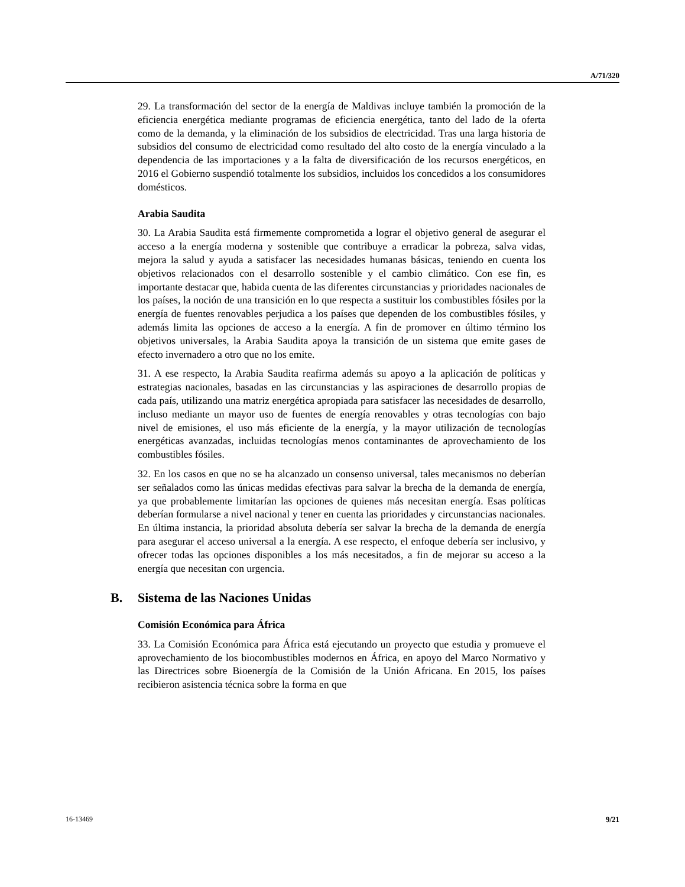A/71/320
29. La transformación del sector de la energía de Maldivas incluye también la promoción de la eficiencia energética mediante programas de eficiencia energética, tanto del lado de la oferta como de la demanda, y la eliminación de los subsidios de electricidad. Tras una larga historia de subsidios del consumo de electricidad como resultado del alto costo de la energía vinculado a la dependencia de las importaciones y a la falta de diversificación de los recursos energéticos, en 2016 el Gobierno suspendió totalmente los subsidios, incluidos los concedidos a los consumidores domésticos.
Arabia Saudita
30. La Arabia Saudita está firmemente comprometida a lograr el objetivo general de asegurar el acceso a la energía moderna y sostenible que contribuye a erradicar la pobreza, salva vidas, mejora la salud y ayuda a satisfacer las necesidades humanas básicas, teniendo en cuenta los objetivos relacionados con el desarrollo sostenible y el cambio climático. Con ese fin, es importante destacar que, habida cuenta de las diferentes circunstancias y prioridades nacionales de los países, la noción de una transición en lo que respecta a sustituir los combustibles fósiles por la energía de fuentes renovables perjudica a los países que dependen de los combustibles fósiles, y además limita las opciones de acceso a la energía. A fin de promover en último término los objetivos universales, la Arabia Saudita apoya la transición de un sistema que emite gases de efecto invernadero a otro que no los emite.
31. A ese respecto, la Arabia Saudita reafirma además su apoyo a la aplicación de políticas y estrategias nacionales, basadas en las circunstancias y las aspiraciones de desarrollo propias de cada país, utilizando una matriz energética apropiada para satisfacer las necesidades de desarrollo, incluso mediante un mayor uso de fuentes de energía renovables y otras tecnologías con bajo nivel de emisiones, el uso más eficiente de la energía, y la mayor utilización de tecnologías energéticas avanzadas, incluidas tecnologías menos contaminantes de aprovechamiento de los combustibles fósiles.
32. En los casos en que no se ha alcanzado un consenso universal, tales mecanismos no deberían ser señalados como las únicas medidas efectivas para salvar la brecha de la demanda de energía, ya que probablemente limitarían las opciones de quienes más necesitan energía. Esas políticas deberían formularse a nivel nacional y tener en cuenta las prioridades y circunstancias nacionales. En última instancia, la prioridad absoluta debería ser salvar la brecha de la demanda de energía para asegurar el acceso universal a la energía. A ese respecto, el enfoque debería ser inclusivo, y ofrecer todas las opciones disponibles a los más necesitados, a fin de mejorar su acceso a la energía que necesitan con urgencia.
B. Sistema de las Naciones Unidas
Comisión Económica para África
33. La Comisión Económica para África está ejecutando un proyecto que estudia y promueve el aprovechamiento de los biocombustibles modernos en África, en apoyo del Marco Normativo y las Directrices sobre Bioenergía de la Comisión de la Unión Africana. En 2015, los países recibieron asistencia técnica sobre la forma en que
16-13469 9/21